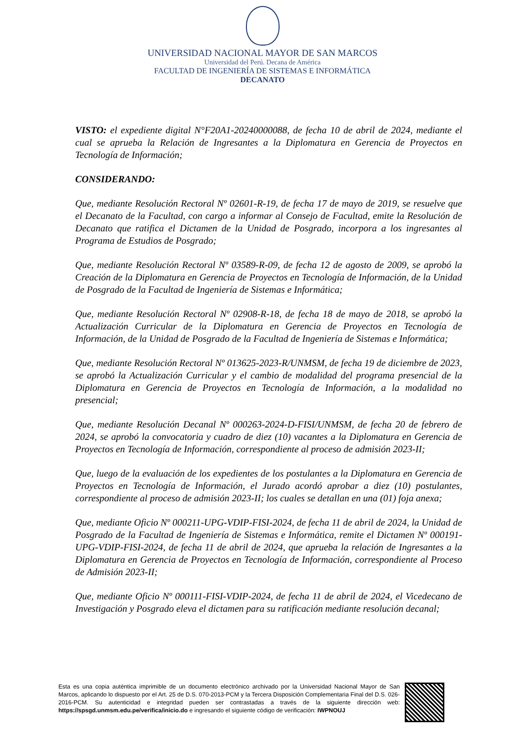UNIVERSIDAD NACIONAL MAYOR DE SAN MARCOS
Universidad del Perú. Decana de América
FACULTAD DE INGENIERÍA DE SISTEMAS E INFORMÁTICA
DECANATO
VISTO: el expediente digital N°F20A1-20240000088, de fecha 10 de abril de 2024, mediante el cual se aprueba la Relación de Ingresantes a la Diplomatura en Gerencia de Proyectos en Tecnología de Información;
CONSIDERANDO:
Que, mediante Resolución Rectoral Nº 02601-R-19, de fecha 17 de mayo de 2019, se resuelve que el Decanato de la Facultad, con cargo a informar al Consejo de Facultad, emite la Resolución de Decanato que ratifica el Dictamen de la Unidad de Posgrado, incorpora a los ingresantes al Programa de Estudios de Posgrado;
Que, mediante Resolución Rectoral Nº 03589-R-09, de fecha 12 de agosto de 2009, se aprobó la Creación de la Diplomatura en Gerencia de Proyectos en Tecnología de Información, de la Unidad de Posgrado de la Facultad de Ingeniería de Sistemas e Informática;
Que, mediante Resolución Rectoral Nº 02908-R-18, de fecha 18 de mayo de 2018, se aprobó la Actualización Curricular de la Diplomatura en Gerencia de Proyectos en Tecnología de Información, de la Unidad de Posgrado de la Facultad de Ingeniería de Sistemas e Informática;
Que, mediante Resolución Rectoral Nº 013625-2023-R/UNMSM, de fecha 19 de diciembre de 2023, se aprobó la Actualización Curricular y el cambio de modalidad del programa presencial de la Diplomatura en Gerencia de Proyectos en Tecnología de Información, a la modalidad no presencial;
Que, mediante Resolución Decanal Nº 000263-2024-D-FISI/UNMSM, de fecha 20 de febrero de 2024, se aprobó la convocatoria y cuadro de diez (10) vacantes a la Diplomatura en Gerencia de Proyectos en Tecnología de Información, correspondiente al proceso de admisión 2023-II;
Que, luego de la evaluación de los expedientes de los postulantes a la Diplomatura en Gerencia de Proyectos en Tecnología de Información, el Jurado acordó aprobar a diez (10) postulantes, correspondiente al proceso de admisión 2023-II; los cuales se detallan en una (01) foja anexa;
Que, mediante Oficio Nº 000211-UPG-VDIP-FISI-2024, de fecha 11 de abril de 2024, la Unidad de Posgrado de la Facultad de Ingeniería de Sistemas e Informática, remite el Dictamen Nº 000191-UPG-VDIP-FISI-2024, de fecha 11 de abril de 2024, que aprueba la relación de Ingresantes a la Diplomatura en Gerencia de Proyectos en Tecnología de Información, correspondiente al Proceso de Admisión 2023-II;
Que, mediante Oficio Nº 000111-FISI-VDIP-2024, de fecha 11 de abril de 2024, el Vicedecano de Investigación y Posgrado eleva el dictamen para su ratificación mediante resolución decanal;
Esta es una copia auténtica imprimible de un documento electrónico archivado por la Universidad Nacional Mayor de San Marcos, aplicando lo dispuesto por el Art. 25 de D.S. 070-2013-PCM y la Tercera Disposición Complementaria Final del D.S. 026- 2016-PCM. Su autenticidad e integridad pueden ser contrastadas a través de la siguiente dirección web: https://spsgd.unmsm.edu.pe/verifica/inicio.do e ingresando el siguiente código de verificación: IWPNOUJ